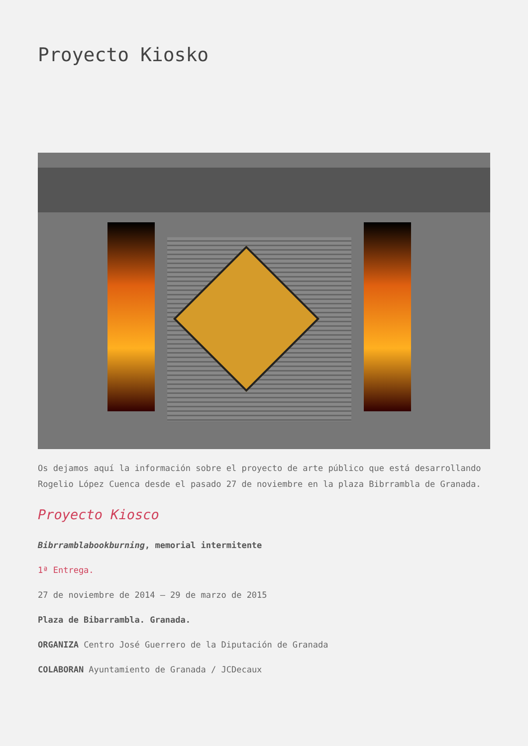Proyecto Kiosko
Os dejamos aquí la información sobre el proyecto de arte público que está desarrollando Rogelio López Cuenca desde el pasado 27 de noviembre en la plaza Bibrrambla de Granada.
Proyecto Kiosco
Bibrramblabookburning, memorial intermitente
1ª Entrega.
27 de noviembre de 2014 – 29 de marzo de 2015
Plaza de Bibarrambla. Granada.
ORGANIZA Centro José Guerrero de la Diputación de Granada
COLABORAN Ayuntamiento de Granada / JCDecaux